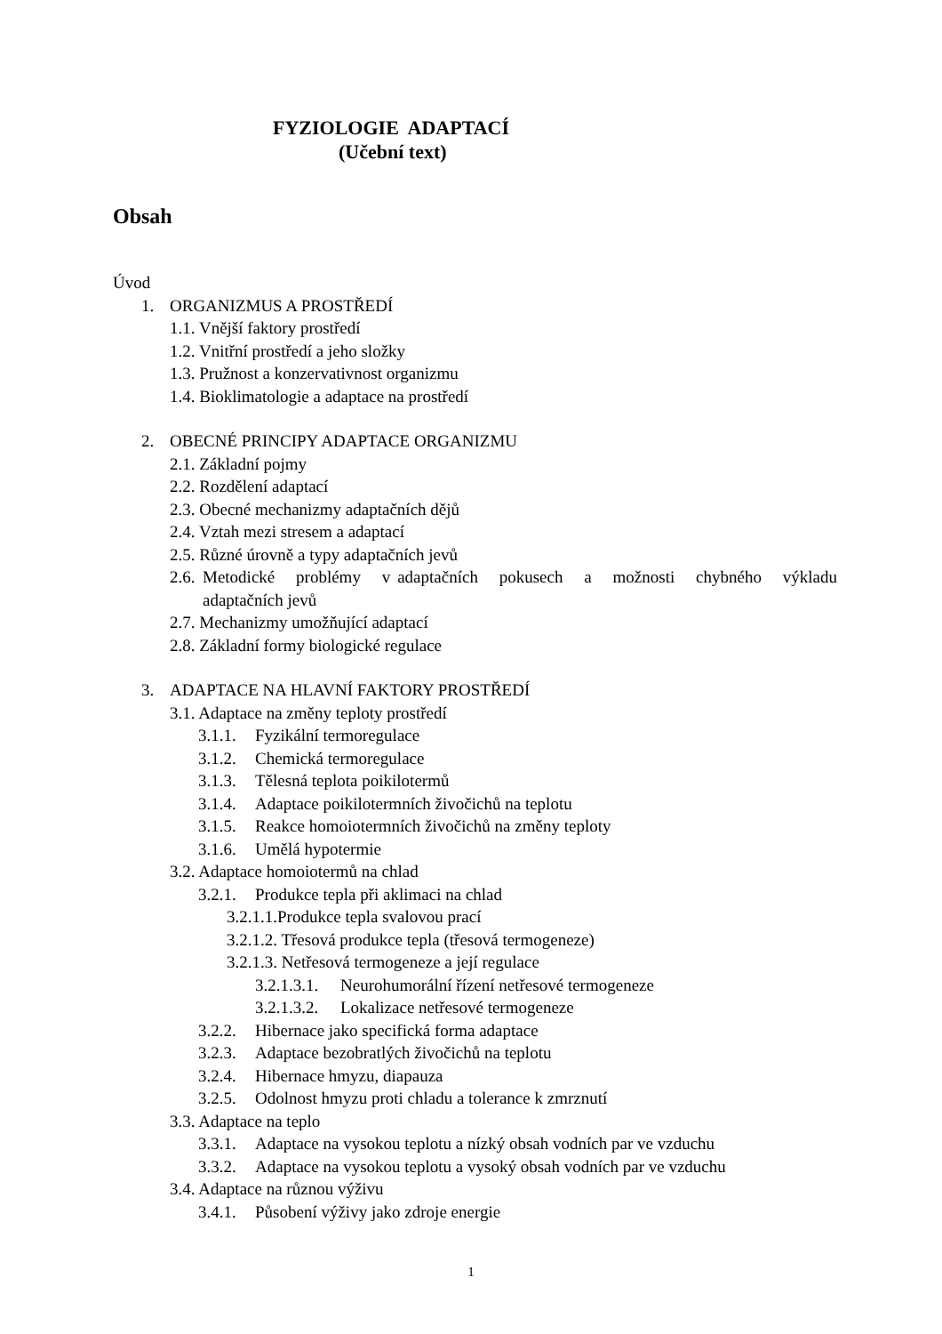FYZIOLOGIE ADAPTACÍ
(Učební text)
Obsah
Úvod
1. ORGANIZMUS A PROSTŘEDÍ
1.1. Vnější faktory prostředí
1.2. Vnitřní prostředí a jeho složky
1.3. Pružnost a konzervativnost organizmu
1.4. Bioklimatologie a adaptace na prostředí
2. OBECNÉ PRINCIPY ADAPTACE ORGANIZMU
2.1. Základní pojmy
2.2. Rozdělení adaptací
2.3. Obecné mechanizmy adaptačních dějů
2.4. Vztah mezi stresem a adaptací
2.5. Různé úrovně a typy adaptačních jevů
2.6. Metodické problémy v adaptačních pokusech a možnosti chybného výkladu adaptačních jevů
2.7. Mechanizmy umožňující adaptací
2.8. Základní formy biologické regulace
3. ADAPTACE NA HLAVNÍ FAKTORY PROSTŘEDÍ
3.1. Adaptace na změny teploty prostředí
3.1.1. Fyzikální termoregulace
3.1.2. Chemická termoregulace
3.1.3. Tělesná teplota poikilotermů
3.1.4. Adaptace poikilotermních živočichů na teplotu
3.1.5. Reakce homoiotermních živočichů na změny teploty
3.1.6. Umělá hypotermie
3.2. Adaptace homoiotermů na chlad
3.2.1. Produkce tepla při aklimaci na chlad
3.2.1.1.Produkce tepla svalovou prací
3.2.1.2. Třesová produkce tepla (třesová termogeneze)
3.2.1.3. Netřesová termogeneze a její regulace
3.2.1.3.1. Neurohumorální řízení netřesové termogeneze
3.2.1.3.2. Lokalizace netřesové termogeneze
3.2.2. Hibernace jako specifická forma adaptace
3.2.3. Adaptace bezobratlých živočichů na teplotu
3.2.4. Hibernace hmyzu, diapauza
3.2.5. Odolnost hmyzu proti chladu a tolerance k zmrznutí
3.3. Adaptace na teplo
3.3.1. Adaptace na vysokou teplotu a nízký obsah vodních par ve vzduchu
3.3.2. Adaptace na vysokou teplotu a vysoký obsah vodních par ve vzduchu
3.4. Adaptace na různou výživu
3.4.1. Působení výživy jako zdroje energie
1